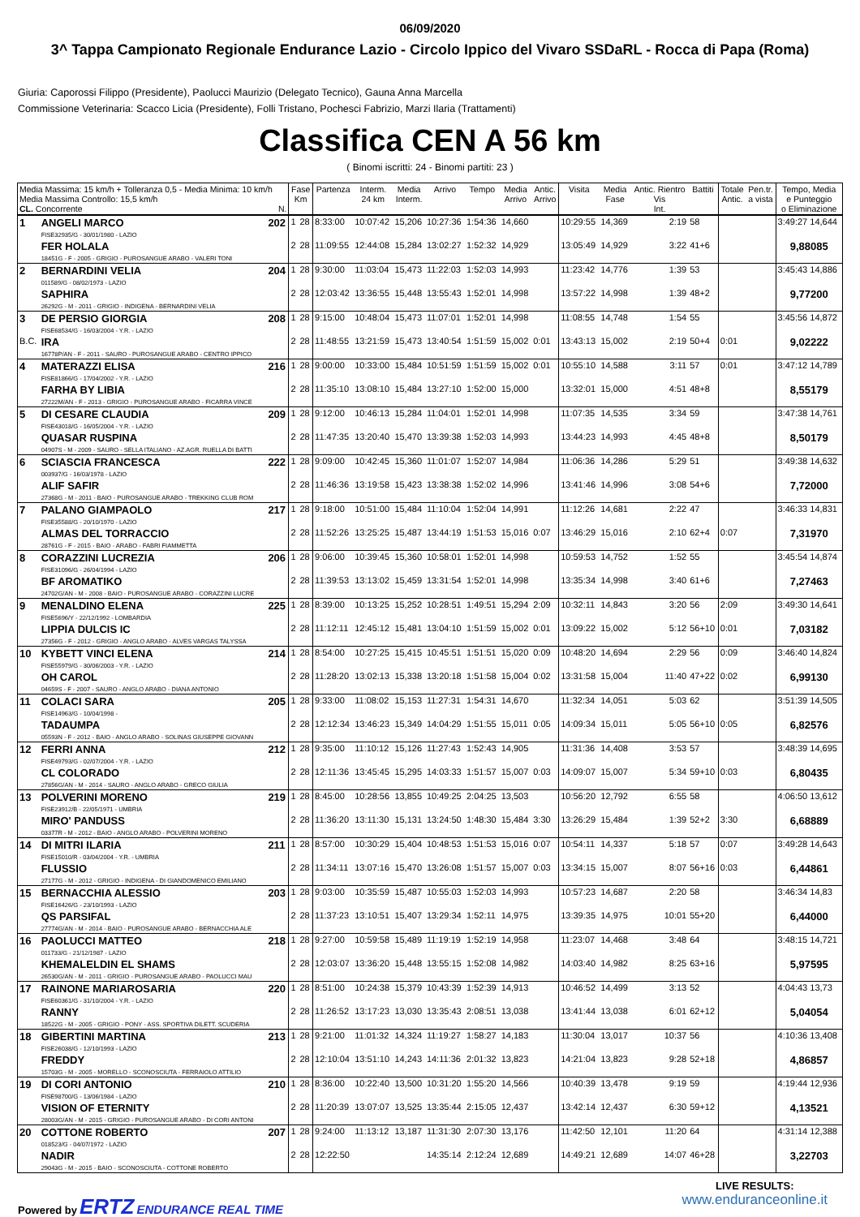06/09/2020
3^ Tappa Campionato Regionale Endurance Lazio - Circolo Ippico del Vivaro SSDaRL - Rocca di Papa (Roma)
Giuria: Caporossi Filippo (Presidente), Paolucci Maurizio (Delegato Tecnico), Gauna Anna Marcella
Commissione Veterinaria: Scacco Licia (Presidente), Folli Tristano, Pochesci Fabrizio, Marzi Ilaria (Trattamenti)
Classifica CEN A 56 km
( Binomi iscritti: 24 - Binomi partiti: 23 )
| Media Massima: 15 km/h + Tolleranza 0,5 - Media Minima: 10 km/h Media Massima Controllo: 15,5 km/h CL. Concorrente N. | | | Fase Km | | Partenza | Interm. 24 km | Media Interm. | Arrivo | Tempo | Media Arrivo | Antic. Arrivo | Visita | Media Fase | Antic. Rientro Vis Int. | Battiti | Totale Antic. | Pen.tr. a vista | Tempo, Media e Punteggio o Eliminazione |
| --- | --- | --- | --- | --- | --- | --- | --- | --- | --- | --- | --- | --- | --- | --- | --- | --- | --- | --- |
| 1 | ANGELI MARCO FISE32935/G - 30/01/1980 - LAZIO | 202 | 1 | 28 | 8:33:00 | 10:07:42 | 15,206 | 10:27:36 | 1:54:36 | 14,660 | | 10:29:55 | 14,369 | 2:19 | 58 | | | 3:49:27 14,644 |
| | FER HOLALA 18451G - F - 2005 - GRIGIO - PUROSANGUE ARABO - VALERI TONI | | 2 | 28 | 11:09:55 | 12:44:08 | 15,284 | 13:02:27 | 1:52:32 | 14,929 | | 13:05:49 | 14,929 | 3:22 | 41+6 | | | 9,88085 |
| 2 | BERNARDINI VELIA 011589/G - 08/02/1973 - LAZIO | 204 | 1 | 28 | 9:30:00 | 11:03:04 | 15,473 | 11:22:03 | 1:52:03 | 14,993 | | 11:23:42 | 14,776 | 1:39 | 53 | | | 3:45:43 14,886 |
| | SAPHIRA 26292G - M - 2011 - GRIGIO - INDIGENA - BERNARDINI VELIA | | 2 | 28 | 12:03:42 | 13:36:55 | 15,448 | 13:55:43 | 1:52:01 | 14,998 | | 13:57:22 | 14,998 | 1:39 | 48+2 | | | 9,77200 |
| 3 | DE PERSIO GIORGIA FISE68534/G - 16/03/2004 - Y.R. - LAZIO | 208 | 1 | 28 | 9:15:00 | 10:48:04 | 15,473 | 11:07:01 | 1:52:01 | 14,998 | | 11:08:55 | 14,748 | 1:54 | 55 | | | 3:45:56 14,872 |
| B.C. | IRA 16778P/AN - F - 2011 - SAURO - PUROSANGUE ARABO - CENTRO IPPICO | | 2 | 28 | 11:48:55 | 13:21:59 | 15,473 | 13:40:54 | 1:51:59 | 15,002 | 0:01 | 13:43:13 | 15,002 | 2:19 | 50+4 | 0:01 | | 9,02222 |
| 4 | MATERAZZI ELISA FISE81866/G - 17/04/2002 - Y.R. - LAZIO | 216 | 1 | 28 | 9:00:00 | 10:33:00 | 15,484 | 10:51:59 | 1:51:59 | 15,002 | 0:01 | 10:55:10 | 14,588 | 3:11 | 57 | 0:01 | | 3:47:12 14,789 |
| | FARHA BY LIBIA 27222M/AN - F - 2013 - GRIGIO - PUROSANGUE ARABO - FICARRA VINCE | | 2 | 28 | 11:35:10 | 13:08:10 | 15,484 | 13:27:10 | 1:52:00 | 15,000 | | 13:32:01 | 15,000 | 4:51 | 48+8 | | | 8,55179 |
| 5 | DI CESARE CLAUDIA FISE43018/G - 16/05/2004 - Y.R. - LAZIO | 209 | 1 | 28 | 9:12:00 | 10:46:13 | 15,284 | 11:04:01 | 1:52:01 | 14,998 | | 11:07:35 | 14,535 | 3:34 | 59 | | | 3:47:38 14,761 |
| | QUASAR RUSPINA 04907S - M - 2009 - SAURO - SELLA ITALIANO - AZ.AGR. RUELLA DI BATTI | | 2 | 28 | 11:47:35 | 13:20:40 | 15,470 | 13:39:38 | 1:52:03 | 14,993 | | 13:44:23 | 14,993 | 4:45 | 48+8 | | | 8,50179 |
| 6 | SCIASCIA FRANCESCA 003937/G - 16/03/1978 - LAZIO | 222 | 1 | 28 | 9:09:00 | 10:42:45 | 15,360 | 11:01:07 | 1:52:07 | 14,984 | | 11:06:36 | 14,286 | 5:29 | 51 | | | 3:49:38 14,632 |
| | ALIF SAFIR 27368G - M - 2011 - BAIO - PUROSANGUE ARABO - TREKKING CLUB ROM | | 2 | 28 | 11:46:36 | 13:19:58 | 15,423 | 13:38:38 | 1:52:02 | 14,996 | | 13:41:46 | 14,996 | 3:08 | 54+6 | | | 7,72000 |
| 7 | PALANO GIAMPAOLO FISE35588/G - 20/10/1970 - LAZIO | 217 | 1 | 28 | 9:18:00 | 10:51:00 | 15,484 | 11:10:04 | 1:52:04 | 14,991 | | 11:12:26 | 14,681 | 2:22 | 47 | | | 3:46:33 14,831 |
| | ALMAS DEL TORRACCIO 28761G - F - 2015 - BAIO - ARABO - FABRI FIAMMETTA | | 2 | 28 | 11:52:26 | 13:25:25 | 15,487 | 13:44:19 | 1:51:53 | 15,016 | 0:07 | 13:46:29 | 15,016 | 2:10 | 62+4 | 0:07 | | 7,31970 |
| 8 | CORAZZINI LUCREZIA FISE31096/G - 26/04/1994 - LAZIO | 206 | 1 | 28 | 9:06:00 | 10:39:45 | 15,360 | 10:58:01 | 1:52:01 | 14,998 | | 10:59:53 | 14,752 | 1:52 | 55 | | | 3:45:54 14,874 |
| | BF AROMATIKO 24702G/AN - M - 2008 - BAIO - PUROSANGUE ARABO - CORAZZINI LUCRE | | 2 | 28 | 11:39:53 | 13:13:02 | 15,459 | 13:31:54 | 1:52:01 | 14,998 | | 13:35:34 | 14,998 | 3:40 | 61+6 | | | 7,27463 |
| 9 | MENALDINO ELENA FISE5696/Y - 22/12/1992 - LOMBARDIA | 225 | 1 | 28 | 8:39:00 | 10:13:25 | 15,252 | 10:28:51 | 1:49:51 | 15,294 | 2:09 | 10:32:11 | 14,843 | 3:20 | 56 | 2:09 | | 3:49:30 14,641 |
| | LIPPIA DULCIS IC 27356G - F - 2012 - GRIGIO - ANGLO ARABO - ALVES VARGAS TALYSSA | | 2 | 28 | 11:12:11 | 12:45:12 | 15,481 | 13:04:10 | 1:51:59 | 15,002 | 0:01 | 13:09:22 | 15,002 | 5:12 | 56+10 | 0:01 | | 7,03182 |
| 10 | KYBETT VINCI ELENA FISE55979/G - 30/06/2003 - Y.R. - LAZIO | 214 | 1 | 28 | 8:54:00 | 10:27:25 | 15,415 | 10:45:51 | 1:51:51 | 15,020 | 0:09 | 10:48:20 | 14,694 | 2:29 | 56 | 0:09 | | 3:46:40 14,824 |
| | OH CAROL 04659S - F - 2007 - SAURO - ANGLO ARABO - DIANA ANTONIO | | 2 | 28 | 11:28:20 | 13:02:13 | 15,338 | 13:20:18 | 1:51:58 | 15,004 | 0:02 | 13:31:58 | 15,004 | 11:40 | 47+22 | 0:02 | | 6,99130 |
| 11 | COLACI SARA FISE14963/G - 10/04/1998 - | 205 | 1 | 28 | 9:33:00 | 11:08:02 | 15,153 | 11:27:31 | 1:54:31 | 14,670 | | 11:32:34 | 14,051 | 5:03 | 62 | | | 3:51:39 14,505 |
| | TADAUMPA 05593N - F - 2012 - BAIO - ANGLO ARABO - SOLINAS GIUSEPPE GIOVANN | | 2 | 28 | 12:12:34 | 13:46:23 | 15,349 | 14:04:29 | 1:51:55 | 15,011 | 0:05 | 14:09:34 | 15,011 | 5:05 | 56+10 | 0:05 | | 6,82576 |
| 12 | FERRI ANNA FISE49793/G - 02/07/2004 - Y.R. - LAZIO | 212 | 1 | 28 | 9:35:00 | 11:10:12 | 15,126 | 11:27:43 | 1:52:43 | 14,905 | | 11:31:36 | 14,408 | 3:53 | 57 | | | 3:48:39 14,695 |
| | CL COLORADO 27856G/AN - M - 2014 - SAURO - ANGLO ARABO - GRECO GIULIA | | 2 | 28 | 12:11:36 | 13:45:45 | 15,295 | 14:03:33 | 1:51:57 | 15,007 | 0:03 | 14:09:07 | 15,007 | 5:34 | 59+10 | 0:03 | | 6,80435 |
| 13 | POLVERINI MORENO FISE23912/B - 22/05/1971 - UMBRIA | 219 | 1 | 28 | 8:45:00 | 10:28:56 | 13,855 | 10:49:25 | 2:04:25 | 13,503 | | 10:56:20 | 12,792 | 6:55 | 58 | | | 4:06:50 13,612 |
| | MIRO' PANDUSS 03377R - M - 2012 - BAIO - ANGLO ARABO - POLVERINI MORENO | | 2 | 28 | 11:36:20 | 13:11:30 | 15,131 | 13:24:50 | 1:48:30 | 15,484 | 3:30 | 13:26:29 | 15,484 | 1:39 | 52+2 | 3:30 | | 6,68889 |
| 14 | DI MITRI ILARIA FISE15010/R - 03/04/2004 - Y.R. - UMBRIA | 211 | 1 | 28 | 8:57:00 | 10:30:29 | 15,404 | 10:48:53 | 1:51:53 | 15,016 | 0:07 | 10:54:11 | 14,337 | 5:18 | 57 | 0:07 | | 3:49:28 14,643 |
| | FLUSSIO 27177G - M - 2012 - GRIGIO - INDIGENA - DI GIANDOMENICO EMILIANO | | 2 | 28 | 11:34:11 | 13:07:16 | 15,470 | 13:26:08 | 1:51:57 | 15,007 | 0:03 | 13:34:15 | 15,007 | 8:07 | 56+16 | 0:03 | | 6,44861 |
| 15 | BERNACCHIA ALESSIO FISE16426/G - 23/10/1993 - LAZIO | 203 | 1 | 28 | 9:03:00 | 10:35:59 | 15,487 | 10:55:03 | 1:52:03 | 14,993 | | 10:57:23 | 14,687 | 2:20 | 58 | | | 3:46:34 14,83 |
| | QS PARSIFAL 27774G/AN - M - 2014 - BAIO - PUROSANGUE ARABO - BERNACCHIA ALE | | 2 | 28 | 11:37:23 | 13:10:51 | 15,407 | 13:29:34 | 1:52:11 | 14,975 | | 13:39:35 | 14,975 | 10:01 | 55+20 | | | 6,44000 |
| 16 | PAOLUCCI MATTEO 011733/G - 21/12/1987 - LAZIO | 218 | 1 | 28 | 9:27:00 | 10:59:58 | 15,489 | 11:19:19 | 1:52:19 | 14,958 | | 11:23:07 | 14,468 | 3:48 | 64 | | | 3:48:15 14,721 |
| | KHEMALELDIN EL SHAMS 26530G/AN - M - 2011 - GRIGIO - PUROSANGUE ARABO - PAOLUCCI MAU | | 2 | 28 | 12:03:07 | 13:36:20 | 15,448 | 13:55:15 | 1:52:08 | 14,982 | | 14:03:40 | 14,982 | 8:25 | 63+16 | | | 5,97595 |
| 17 | RAINONE MARIAROSARIA FISE60361/G - 31/10/2004 - Y.R. - LAZIO | 220 | 1 | 28 | 8:51:00 | 10:24:38 | 15,379 | 10:43:39 | 1:52:39 | 14,913 | | 10:46:52 | 14,499 | 3:13 | 52 | | | 4:04:43 13,73 |
| | RANNY 18522G - M - 2005 - GRIGIO - PONY - ASS. SPORTIVA DILETT. SCUDERIA | | 2 | 28 | 11:26:52 | 13:17:23 | 13,030 | 13:35:43 | 2:08:51 | 13,038 | | 13:41:44 | 13,038 | 6:01 | 62+12 | | | 5,04054 |
| 18 | GIBERTINI MARTINA FISE26038/G - 12/10/1993 - LAZIO | 213 | 1 | 28 | 9:21:00 | 11:01:32 | 14,324 | 11:19:27 | 1:58:27 | 14,183 | | 11:30:04 | 13,017 | 10:37 | 56 | | | 4:10:36 13,408 |
| | FREDDY 15703G - M - 2005 - MORELLO - SCONOSCIUTA - FERRAIOLO ATTILIO | | 2 | 28 | 12:10:04 | 13:51:10 | 14,243 | 14:11:36 | 2:01:32 | 13,823 | | 14:21:04 | 13,823 | 9:28 | 52+18 | | | 4,86857 |
| 19 | DI CORI ANTONIO FISE98700/G - 13/06/1984 - LAZIO | 210 | 1 | 28 | 8:36:00 | 10:22:40 | 13,500 | 10:31:20 | 1:55:20 | 14,566 | | 10:40:39 | 13,478 | 9:19 | 59 | | | 4:19:44 12,936 |
| | VISION OF ETERNITY 28003G/AN - M - 2015 - GRIGIO - PUROSANGUE ARABO - DI CORI ANTONI | | 2 | 28 | 11:20:39 | 13:07:07 | 13,525 | 13:35:44 | 2:15:05 | 12,437 | | 13:42:14 | 12,437 | 6:30 | 59+12 | | | 4,13521 |
| 20 | COTTONE ROBERTO 018523/G - 04/07/1972 - LAZIO | 207 | 1 | 28 | 9:24:00 | 11:13:12 | 13,187 | 11:31:30 | 2:07:30 | 13,176 | | 11:42:50 | 12,101 | 11:20 | 64 | | | 4:31:14 12,388 |
| | NADIR 29043G - M - 2015 - BAIO - SCONOSCIUTA - COTTONE ROBERTO | | 2 | 28 | 12:22:50 | | | 14:35:14 | 2:12:24 | 12,689 | | 14:49:21 | 12,689 | 14:07 | 46+28 | | | 3,22703 |
Powered by ERTZ ENDURANCE REAL TIME
LIVE RESULTS:
www.enduranceonline.it